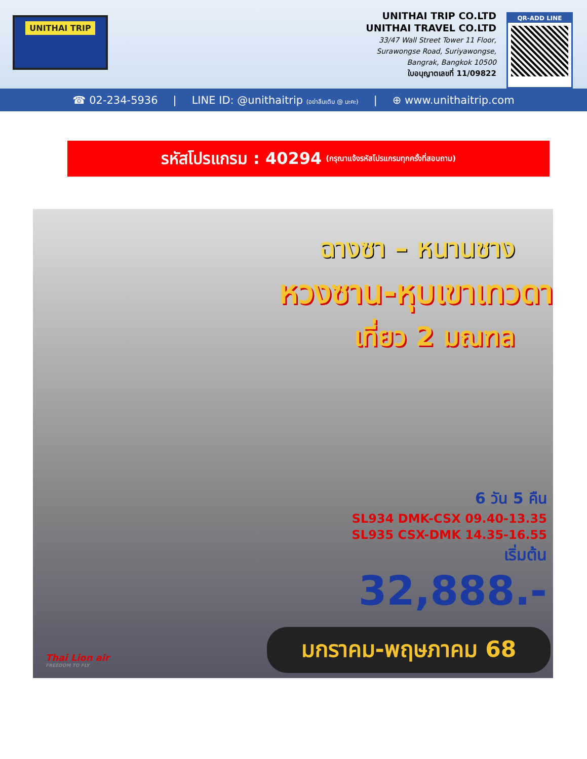UNITHAI TRIP
UNITHAI TRIP CO.LTD
UNITHAI TRAVEL CO.LTD
33/47 Wall Street Tower 11 Floor,
Surawongse Road, Suriyawongse,
Bangrak, Bangkok 10500
ใบอนุญาตเลขที่ 11/09822
QR-ADD LINE
☎ 02-234-5936 | LINE ID: @unithaitrip (อย่าลืมเติม @ นะคะ) | ⊕ www.unithaitrip.com
รหัสโปรแกรม : 40294 (กรุณาแจ้งรหัสโปรแกรมทุกครั้งที่สอบถาม)
ฉางซา – หนานชาง
หวงซาน-หุบเขาเทวดา
เที่ยว 2 มณฑล
6 วัน 5 คืน
SL934 DMK-CSX 09.40-13.35
SL935 CSX-DMK 14.35-16.55
เริ่มต้น
32,888.-
Thai Lion air
FREEDOM TO FLY
มกราคม-พฤษภาคม 68